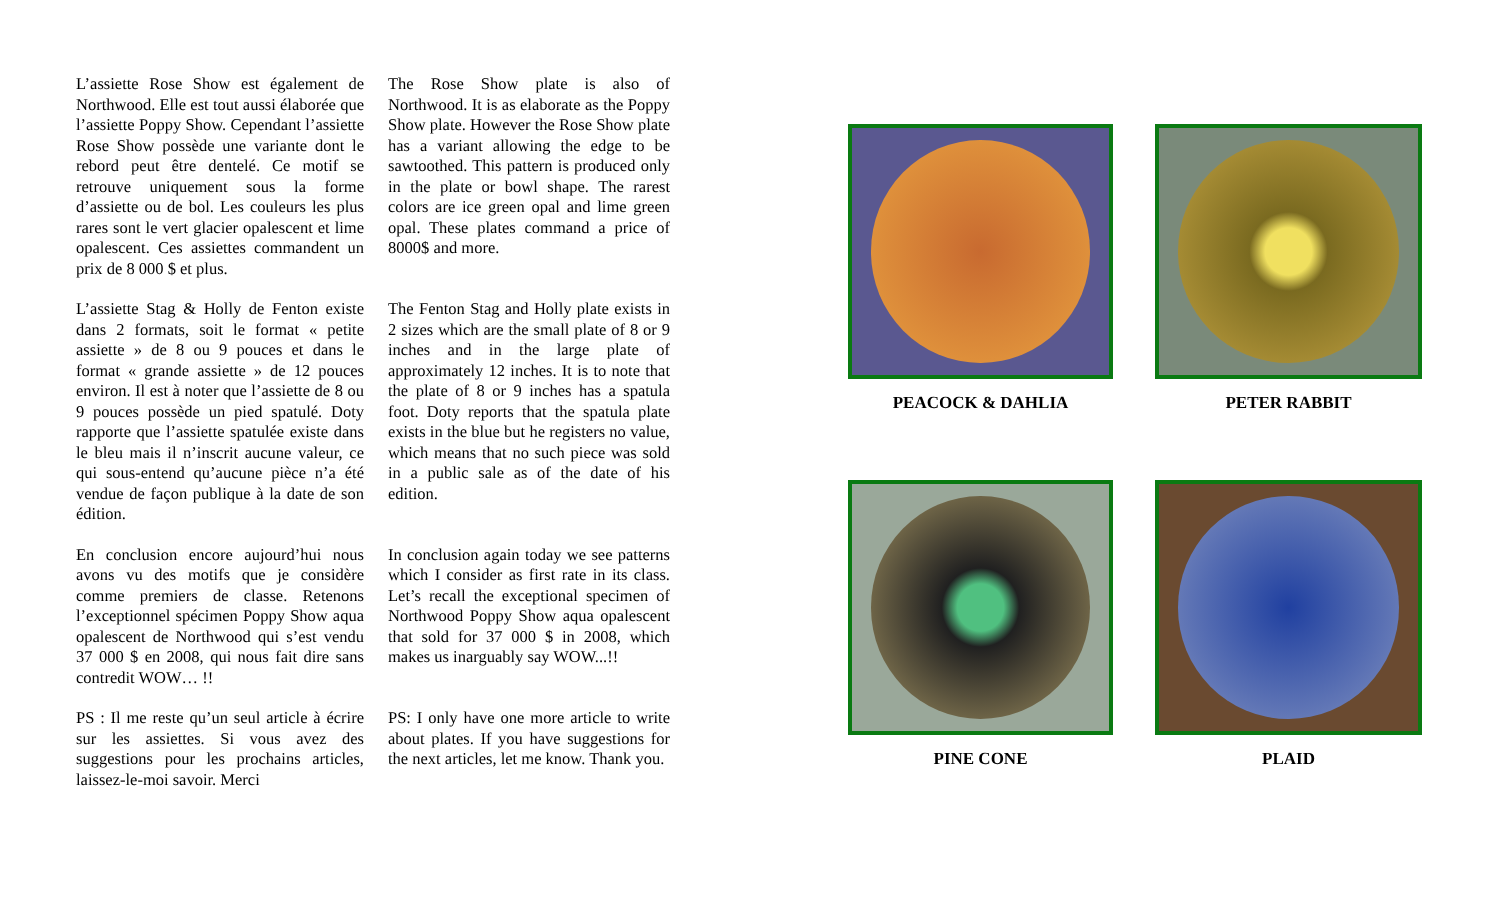L’assiette Rose Show est également de Northwood. Elle est tout aussi élaborée que l’assiette Poppy Show. Cependant l’assiette Rose Show possède une variante dont le rebord peut être dentelé. Ce motif se retrouve uniquement sous la forme d’assiette ou de bol. Les couleurs les plus rares sont le vert glacier opalescent et lime opalescent. Ces assiettes commandent un prix de 8 000 $ et plus.
The Rose Show plate is also of Northwood. It is as elaborate as the Poppy Show plate. However the Rose Show plate has a variant allowing the edge to be sawtoothed. This pattern is produced only in the plate or bowl shape. The rarest colors are ice green opal and lime green opal. These plates command a price of 8000$ and more.
L’assiette Stag & Holly de Fenton existe dans 2 formats, soit le format « petite assiette » de 8 ou 9 pouces et dans le format « grande assiette » de 12 pouces environ. Il est à noter que l’assiette de 8 ou 9 pouces possède un pied spatulé. Doty rapporte que l’assiette spatulée existe dans le bleu mais il n’inscrit aucune valeur, ce qui sous-entend qu’aucune pièce n’a été vendue de façon publique à la date de son édition.
The Fenton Stag and Holly plate exists in 2 sizes which are the small plate of 8 or 9 inches and in the large plate of approximately 12 inches. It is to note that the plate of 8 or 9 inches has a spatula foot. Doty reports that the spatula plate exists in the blue but he registers no value, which means that no such piece was sold in a public sale as of the date of his edition.
En conclusion encore aujourd’hui nous avons vu des motifs que je considère comme premiers de classe. Retenons l’exceptionnel spécimen Poppy Show aqua opalescent de Northwood qui s’est vendu 37 000 $ en 2008, qui nous fait dire sans contredit WOW… !!
In conclusion again today we see patterns which I consider as first rate in its class. Let’s recall the exceptional specimen of Northwood Poppy Show aqua opalescent that sold for 37 000 $ in 2008, which makes us inarguably say WOW...!!
PS : Il me reste qu’un seul article à écrire sur les assiettes. Si vous avez des suggestions pour les prochains articles, laissez-le-moi savoir. Merci
PS: I only have one more article to write about plates. If you have suggestions for the next articles, let me know. Thank you.
PEACOCK & DAHLIA
PETER RABBIT
PINE CONE
PLAID